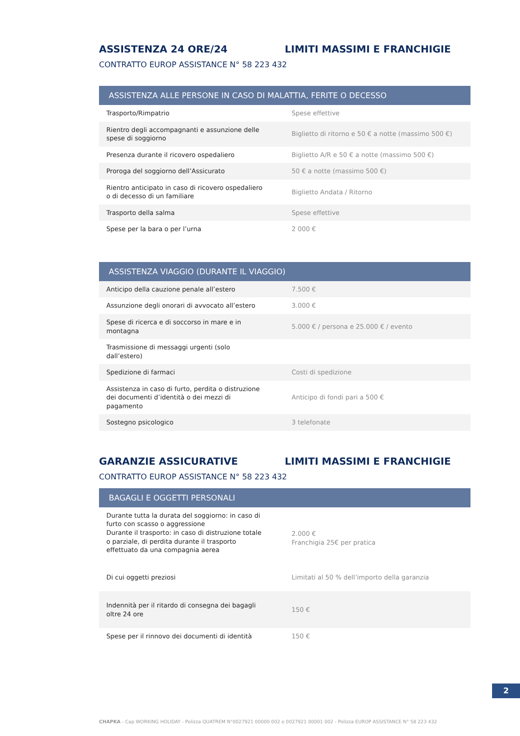ASSISTENZA 24 ORE/24 LIMITI MASSIMI E FRANCHIGIE
CONTRATTO EUROP ASSISTANCE N° 58 223 432
| ASSISTENZA ALLE PERSONE IN CASO DI MALATTIA, FERITE O DECESSO | |
| --- | --- |
| Trasporto/Rimpatrio | Spese effettive |
| Rientro degli accompagnanti e assunzione delle spese di soggiorno | Biglietto di ritorno e 50 € a notte (massimo 500 €) |
| Presenza durante il ricovero ospedaliero | Biglietto A/R e 50 € a notte (massimo 500 €) |
| Proroga del soggiorno dell’Assicurato | 50 € a notte (massimo 500 €) |
| Rientro anticipato in caso di ricovero ospedaliero o di decesso di un familiare | Biglietto Andata / Ritorno |
| Trasporto della salma | Spese effettive |
| Spese per la bara o per l’urna | 2 000 € |
| ASSISTENZA VIAGGIO (DURANTE IL VIAGGIO) | |
| --- | --- |
| Anticipo della cauzione penale all’estero | 7.500 € |
| Assunzione degli onorari di avvocato all’estero | 3.000 € |
| Spese di ricerca e di soccorso in mare e in montagna | 5.000 € / persona e 25.000 € / evento |
| Trasmissione di messaggi urgenti (solo dall’estero) | |
| Spedizione di farmaci | Costi di spedizione |
| Assistenza in caso di furto, perdita o distruzione dei documenti d’identità o dei mezzi di pagamento | Anticipo di fondi pari a 500 € |
| Sostegno psicologico | 3 telefonate |
GARANZIE ASSICURATIVE LIMITI MASSIMI E FRANCHIGIE
CONTRATTO EUROP ASSISTANCE N° 58 223 432
| BAGAGLI E OGGETTI PERSONALI | |
| --- | --- |
| Durante tutta la durata del soggiorno: in caso di furto con scasso o aggressione Durante il trasporto: in caso di distruzione totale o parziale, di perdita durante il trasporto effettuato da una compagnia aerea | 2.000 € Franchigia 25€ per pratica |
| Di cui oggetti preziosi | Limitati al 50 % dell’importo della garanzia |
| Indennità per il ritardo di consegna dei bagagli oltre 24 ore | 150 € |
| Spese per il rinnovo dei documenti di identità | 150 € |
2
CHAPKA - Cap WORKING HOLIDAY - Polizza QUATREM N°0027921 00000 002 e 0027921 00001 002 - Polizza EUROP ASSISTANCE N° 58 223 432